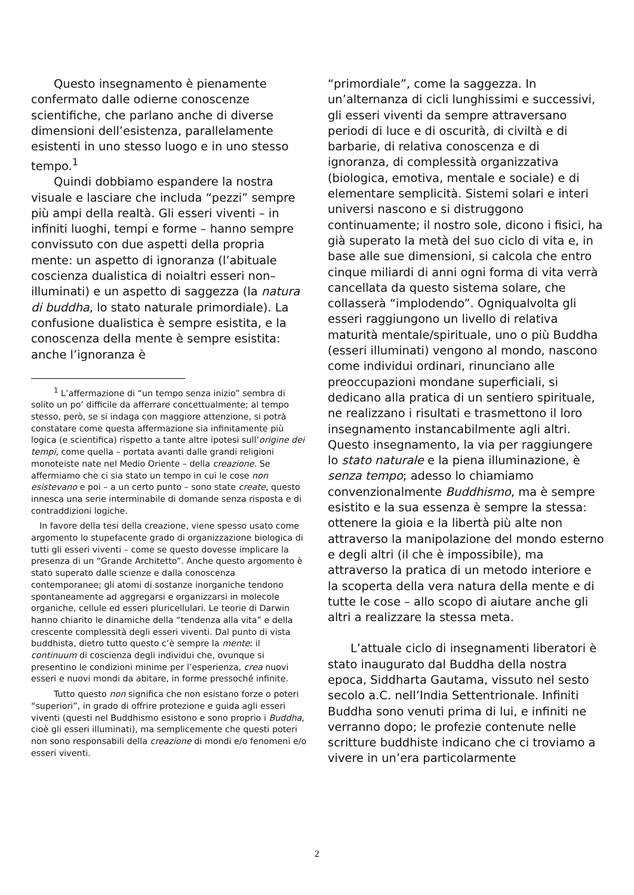Questo insegnamento è pienamente confermato dalle odierne conoscenze scientifiche, che parlano anche di diverse dimensioni dell’esistenza, parallelamente esistenti in uno stesso luogo e in uno stesso tempo.<sup>1</sup>
Quindi dobbiamo espandere la nostra visuale e lasciare che includa “pezzi” sempre più ampi della realtà. Gli esseri viventi – in infiniti luoghi, tempi e forme – hanno sempre convissuto con due aspetti della propria mente: un aspetto di ignoranza (l’abituale coscienza dualistica di noialtri esseri non–illuminati) e un aspetto di saggezza (la natura di buddha, lo stato naturale primordiale). La confusione dualistica è sempre esistita, e la conoscenza della mente è sempre esistita: anche l’ignoranza è
<sup>1</sup> L’affermazione di “un tempo senza inizio” sembra di solito un po’ difficile da afferrare concettualmente; al tempo stesso, però, se si indaga con maggiore attenzione, si potrà constatare come questa affermazione sia infinitamente più logica (e scientifica) rispetto a tante altre ipotesi sull’origine dei tempi, come quella – portata avanti dalle grandi religioni monoteiste nate nel Medio Oriente – della creazione. Se affermiamo che ci sia stato un tempo in cui le cose non esistevano e poi – a un certo punto – sono state create, questo innesca una serie interminabile di domande senza risposta e di contraddizioni logiche.
In favore della tesi della creazione, viene spesso usato come argomento lo stupefacente grado di organizzazione biologica di tutti gli esseri viventi – come se questo dovesse implicare la presenza di un “Grande Architetto”. Anche questo argomento è stato superato dalle scienze e dalla conoscenza contemporanee; gli atomi di sostanze inorganiche tendono spontaneamente ad aggregarsi e organizzarsi in molecole organiche, cellule ed esseri pluricellulari. Le teorie di Darwin hanno chiarito le dinamiche della “tendenza alla vita” e della crescente complessità degli esseri viventi. Dal punto di vista buddhista, dietro tutto questo c’è sempre la mente: il continuum di coscienza degli individui che, ovunque si presentino le condizioni minime per l’esperienza, crea nuovi esseri e nuovi mondi da abitare, in forme pressoché infinite.
Tutto questo non significa che non esistano forze o poteri “superiori”, in grado di offrire protezione e guida agli esseri viventi (questi nel Buddhismo esistono e sono proprio i Buddha, cioè gli esseri illuminati), ma semplicemente che questi poteri non sono responsabili della creazione di mondi e/o fenomeni e/o esseri viventi.
“primordiale”, come la saggezza. In un’alternanza di cicli lunghissimi e successivi, gli esseri viventi da sempre attraversano periodi di luce e di oscurità, di civiltà e di barbarie, di relativa conoscenza e di ignoranza, di complessità organizzativa (biologica, emotiva, mentale e sociale) e di elementare semplicità. Sistemi solari e interi universi nascono e si distruggono continuamente; il nostro sole, dicono i fisici, ha già superato la metà del suo ciclo di vita e, in base alle sue dimensioni, si calcola che entro cinque miliardi di anni ogni forma di vita verrà cancellata da questo sistema solare, che collasserà “implodendo”. Ogniqualvolta gli esseri raggiungono un livello di relativa maturità mentale/spirituale, uno o più Buddha (esseri illuminati) vengono al mondo, nascono come individui ordinari, rinunciano alle preoccupazioni mondane superficiali, si dedicano alla pratica di un sentiero spirituale, ne realizzano i risultati e trasmettono il loro insegnamento instancabilmente agli altri. Questo insegnamento, la via per raggiungere lo stato naturale e la piena illuminazione, è senza tempo; adesso lo chiamiamo convenzionalmente Buddhismo, ma è sempre esistito e la sua essenza è sempre la stessa: ottenere la gioia e la libertà più alte non attraverso la manipolazione del mondo esterno e degli altri (il che è impossibile), ma attraverso la pratica di un metodo interiore e la scoperta della vera natura della mente e di tutte le cose – allo scopo di aiutare anche gli altri a realizzare la stessa meta.
L’attuale ciclo di insegnamenti liberatori è stato inaugurato dal Buddha della nostra epoca, Siddharta Gautama, vissuto nel sesto secolo a.C. nell’India Settentrionale. Infiniti Buddha sono venuti prima di lui, e infiniti ne verranno dopo; le profezie contenute nelle scritture buddhiste indicano che ci troviamo a vivere in un’era particolarmente
2